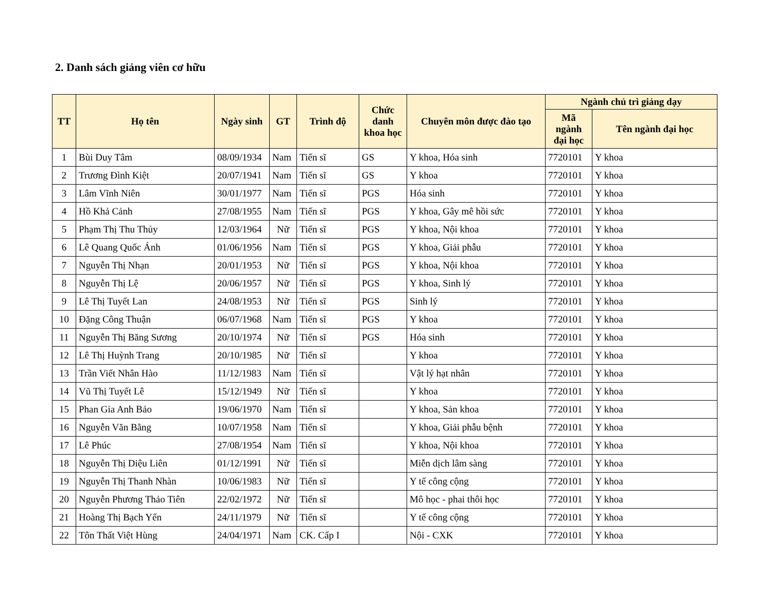2. Danh sách giảng viên cơ hữu
| TT | Họ tên | Ngày sinh | GT | Trình độ | Chức danh khoa học | Chuyên môn được đào tạo | Ngành chủ trì giảng dạy | |
| --- | --- | --- | --- | --- | --- | --- | --- | --- |
| | | | | | | | Mã ngành đại học | Tên ngành đại học |
| 1 | Bùi Duy Tâm | 08/09/1934 | Nam | Tiến sĩ | GS | Y khoa, Hóa sinh | 7720101 | Y khoa |
| 2 | Trương Đình Kiệt | 20/07/1941 | Nam | Tiến sĩ | GS | Y khoa | 7720101 | Y khoa |
| 3 | Lâm Vĩnh Niên | 30/01/1977 | Nam | Tiến sĩ | PGS | Hóa sinh | 7720101 | Y khoa |
| 4 | Hồ Khả Cảnh | 27/08/1955 | Nam | Tiến sĩ | PGS | Y khoa, Gây mê hồi sức | 7720101 | Y khoa |
| 5 | Phạm Thị Thu Thủy | 12/03/1964 | Nữ | Tiến sĩ | PGS | Y khoa, Nội khoa | 7720101 | Y khoa |
| 6 | Lê Quang Quốc Ánh | 01/06/1956 | Nam | Tiến sĩ | PGS | Y khoa, Giải phẫu | 7720101 | Y khoa |
| 7 | Nguyễn Thị Nhạn | 20/01/1953 | Nữ | Tiến sĩ | PGS | Y khoa, Nội khoa | 7720101 | Y khoa |
| 8 | Nguyễn Thị Lệ | 20/06/1957 | Nữ | Tiến sĩ | PGS | Y khoa, Sinh lý | 7720101 | Y khoa |
| 9 | Lê Thị Tuyết Lan | 24/08/1953 | Nữ | Tiến sĩ | PGS | Sinh lý | 7720101 | Y khoa |
| 10 | Đặng Công Thuận | 06/07/1968 | Nam | Tiến sĩ | PGS | Y khoa | 7720101 | Y khoa |
| 11 | Nguyễn Thị Băng Sương | 20/10/1974 | Nữ | Tiến sĩ | PGS | Hóa sinh | 7720101 | Y khoa |
| 12 | Lê Thị Huỳnh Trang | 20/10/1985 | Nữ | Tiến sĩ | | Y khoa | 7720101 | Y khoa |
| 13 | Trần Viết Nhân Hào | 11/12/1983 | Nam | Tiến sĩ | | Vật lý hạt nhân | 7720101 | Y khoa |
| 14 | Vũ Thị Tuyết Lê | 15/12/1949 | Nữ | Tiến sĩ | | Y khoa | 7720101 | Y khoa |
| 15 | Phan Gia Anh Bảo | 19/06/1970 | Nam | Tiến sĩ | | Y khoa, Sản khoa | 7720101 | Y khoa |
| 16 | Nguyễn Văn Bằng | 10/07/1958 | Nam | Tiến sĩ | | Y khoa, Giải phẫu bệnh | 7720101 | Y khoa |
| 17 | Lê Phúc | 27/08/1954 | Nam | Tiến sĩ | | Y khoa, Nội khoa | 7720101 | Y khoa |
| 18 | Nguyễn Thị Diệu Liên | 01/12/1991 | Nữ | Tiến sĩ | | Miễn dịch lâm sàng | 7720101 | Y khoa |
| 19 | Nguyễn Thị Thanh Nhàn | 10/06/1983 | Nữ | Tiến sĩ | | Y tế công cộng | 7720101 | Y khoa |
| 20 | Nguyễn Phương Thảo Tiên | 22/02/1972 | Nữ | Tiến sĩ | | Mô học - phai thôi học | 7720101 | Y khoa |
| 21 | Hoàng Thị Bạch Yến | 24/11/1979 | Nữ | Tiến sĩ | | Y tế công cộng | 7720101 | Y khoa |
| 22 | Tôn Thất Việt Hùng | 24/04/1971 | Nam | CK. Cấp I | | Nội - CXK | 7720101 | Y khoa |